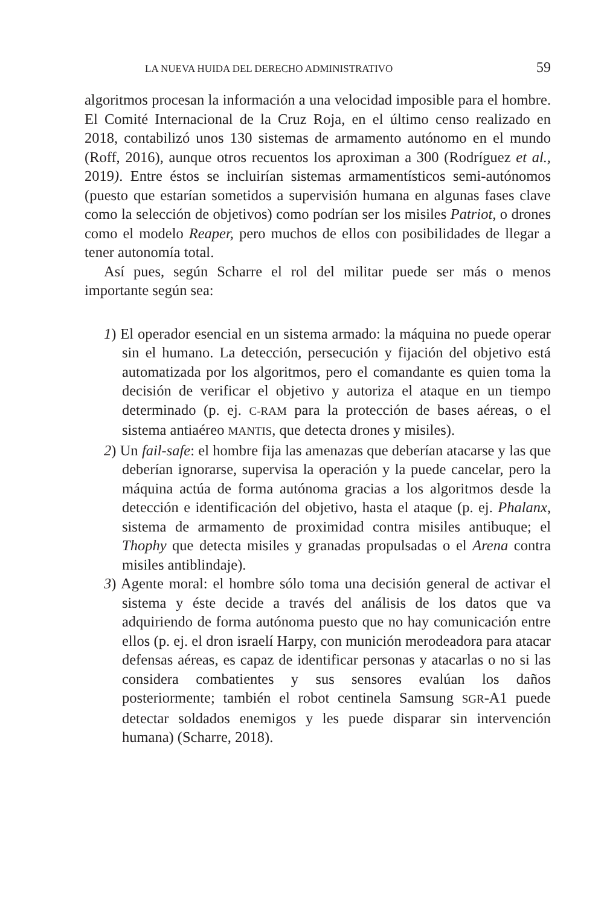LA NUEVA HUIDA DEL DERECHO ADMINISTRATIVO 59
algoritmos procesan la información a una velocidad imposible para el hombre. El Comité Internacional de la Cruz Roja, en el último censo realizado en 2018, contabilizó unos 130 sistemas de armamento autónomo en el mundo (Roff, 2016), aunque otros recuentos los aproximan a 300 (Rodríguez et al., 2019). Entre éstos se incluirían sistemas armamentísticos semi-autónomos (puesto que estarían sometidos a supervisión humana en algunas fases clave como la selección de objetivos) como podrían ser los misiles Patriot, o drones como el modelo Reaper, pero muchos de ellos con posibilidades de llegar a tener autonomía total.
Así pues, según Scharre el rol del militar puede ser más o menos importante según sea:
1) El operador esencial en un sistema armado: la máquina no puede operar sin el humano. La detección, persecución y fijación del objetivo está automatizada por los algoritmos, pero el comandante es quien toma la decisión de verificar el objetivo y autoriza el ataque en un tiempo determinado (p. ej. C-RAM para la protección de bases aéreas, o el sistema antiaéreo MANTIS, que detecta drones y misiles).
2) Un fail-safe: el hombre fija las amenazas que deberían atacarse y las que deberían ignorarse, supervisa la operación y la puede cancelar, pero la máquina actúa de forma autónoma gracias a los algoritmos desde la detección e identificación del objetivo, hasta el ataque (p. ej. Phalanx, sistema de armamento de proximidad contra misiles antibuque; el Thophy que detecta misiles y granadas propulsadas o el Arena contra misiles antiblindaje).
3) Agente moral: el hombre sólo toma una decisión general de activar el sistema y éste decide a través del análisis de los datos que va adquiriendo de forma autónoma puesto que no hay comunicación entre ellos (p. ej. el dron israelí Harpy, con munición merodeadora para atacar defensas aéreas, es capaz de identificar personas y atacarlas o no si las considera combatientes y sus sensores evalúan los daños posteriormente; también el robot centinela Samsung SGR-A1 puede detectar soldados enemigos y les puede disparar sin intervención humana) (Scharre, 2018).